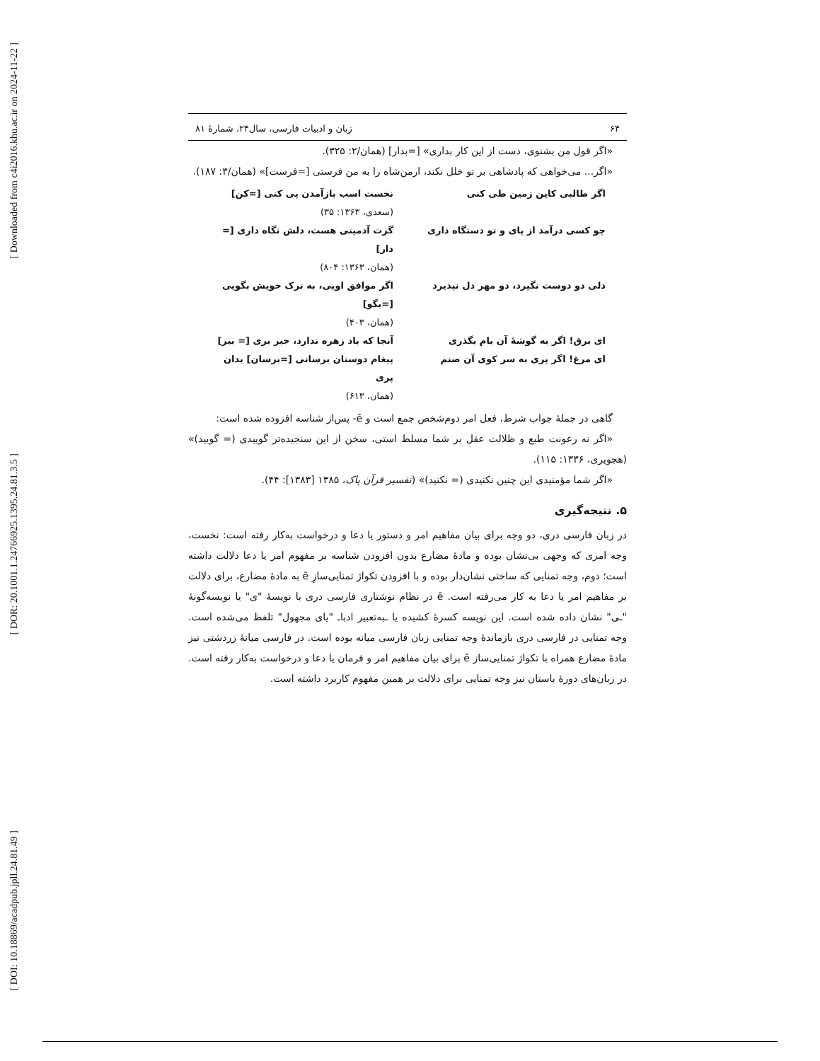[ Downloaded from c4i2016.khu.ac.ir on 2024-11-22 ]
[ DOR: 20.1001.1.24766925.1395.24.81.3.5 ]
[ DOI: 10.18869/acadpub.jpll.24.81.49 ]
۶۴ زبان و ادبیات فارسی، سال۲۴، شمارهٔ ۸۱
«اگر قول من بشنوی، دست از این کار بداری» [=بدار] (همان/۲: ۳۲۵).
«اگر... می‌خواهی که پادشاهی بر تو خلل نکند، ارمن‌شاه را به من فرستی [=فرست]» (همان/۳: ۱۸۷).
اگر طالبی کاین زمین طی کنی
نخست اسب بازآمدن پی کنی [=کن]
(سعدی، ۱۳۶۳: ۳۵)
چو کسی درآمد از پای و تو دستگاه داری
گرت آدمیتی هست، دلش نگاه داری [= دار]
(همان، ۱۳۶۳: ۸۰۴)
دلی دو دوست نگیرد، دو مهر دل نپذیرد
اگر موافق اویی، به ترک خویش بگویی [=بگو]
(همان، ۴۰۳)
ای برق! اگر به گوشهٔ آن بام بگذری
آنجا که باد زهره ندارد، خبر بری [= ببر]
ای مرغ! اگر پری به سر کوی آن صنم
پیغام دوستان برسانی [=برسان] بدان پری
(همان، ۶۱۳)
گاهی در جملهٔ جواب شرط، فعل امر دوم‌شخص جمع است و ē- پس‌از شناسه افزوده شده است:
«اگر نه رعونت طبع و ظلالت عقل بر شما مسلط استی، سخن از این سنجیده‌تر گوییدی (= گویید)» (هجویری، ۱۳۳۶: ۱۱۵).
«اگر شما مؤمنیدی این چنین نکنیدی (= نکنید)» (تفسیر قرآن پاک، ۱۳۸۵ [۱۳۸۳]: ۴۴).
۵. نتیجه‌گیری
در زبان فارسی دری، دو وجه برای بیان مفاهیم امر و دستور یا دعا و درخواست به‌کار رفته است: نخست، وجه امری که وجهی بی‌نشان بوده و مادهٔ مضارع بدون افزودن شناسه بر مفهوم امر یا دعا دلالت داشته است؛ دوم، وجه تمنایی که ساختی نشان‌دار بوده و با افزودن تکواژ تمنایی‌سازِ ē به مادهٔ مضارع، برای دلالت بر مفاهیم امر یا دعا به کار می‌رفته است. ē در نظام نوشتاری فارسی دری با نویسهٔ "ی" یا نویسه‌گونهٔ "ـی" نشان داده شده است. این نویسه کسرهٔ کشیده یا ـبه‌تعبیر ادباـ "یای مجهول" تلفظ می‌شده است. وجه تمنایی در فارسی دری بازماندهٔ وجه تمنایی زبان فارسی میانه بوده است. در فارسی میانهٔ زردشتی نیز مادهٔ مضارع همراه با تکواژ تمنایی‌ساز ē برای بیان مفاهیم امر و فرمان یا دعا و درخواست به‌کار رفته است. در زبان‌های دورهٔ باستان نیز وجه تمنایی برای دلالت بر همین مفهوم کاربرد داشته است.